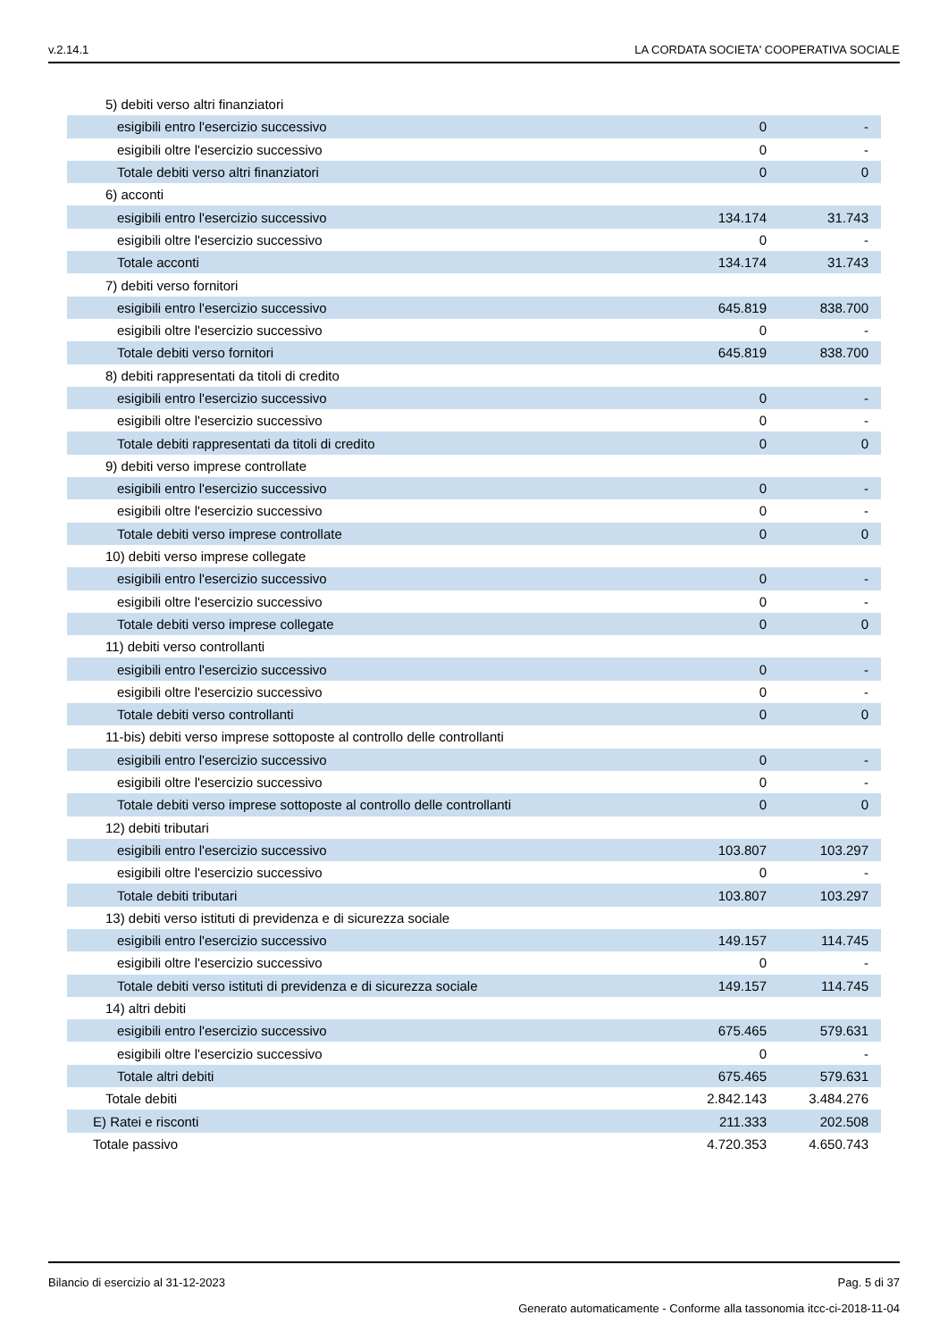v.2.14.1 LA CORDATA SOCIETA' COOPERATIVA SOCIALE
| 5) debiti verso altri finanziatori | | |
| esigibili entro l'esercizio successivo | 0 | - |
| esigibili oltre l'esercizio successivo | 0 | - |
| Totale debiti verso altri finanziatori | 0 | 0 |
| 6) acconti | | |
| esigibili entro l'esercizio successivo | 134.174 | 31.743 |
| esigibili oltre l'esercizio successivo | 0 | - |
| Totale acconti | 134.174 | 31.743 |
| 7) debiti verso fornitori | | |
| esigibili entro l'esercizio successivo | 645.819 | 838.700 |
| esigibili oltre l'esercizio successivo | 0 | - |
| Totale debiti verso fornitori | 645.819 | 838.700 |
| 8) debiti rappresentati da titoli di credito | | |
| esigibili entro l'esercizio successivo | 0 | - |
| esigibili oltre l'esercizio successivo | 0 | - |
| Totale debiti rappresentati da titoli di credito | 0 | 0 |
| 9) debiti verso imprese controllate | | |
| esigibili entro l'esercizio successivo | 0 | - |
| esigibili oltre l'esercizio successivo | 0 | - |
| Totale debiti verso imprese controllate | 0 | 0 |
| 10) debiti verso imprese collegate | | |
| esigibili entro l'esercizio successivo | 0 | - |
| esigibili oltre l'esercizio successivo | 0 | - |
| Totale debiti verso imprese collegate | 0 | 0 |
| 11) debiti verso controllanti | | |
| esigibili entro l'esercizio successivo | 0 | - |
| esigibili oltre l'esercizio successivo | 0 | - |
| Totale debiti verso controllanti | 0 | 0 |
| 11-bis) debiti verso imprese sottoposte al controllo delle controllanti | | |
| esigibili entro l'esercizio successivo | 0 | - |
| esigibili oltre l'esercizio successivo | 0 | - |
| Totale debiti verso imprese sottoposte al controllo delle controllanti | 0 | 0 |
| 12) debiti tributari | | |
| esigibili entro l'esercizio successivo | 103.807 | 103.297 |
| esigibili oltre l'esercizio successivo | 0 | - |
| Totale debiti tributari | 103.807 | 103.297 |
| 13) debiti verso istituti di previdenza e di sicurezza sociale | | |
| esigibili entro l'esercizio successivo | 149.157 | 114.745 |
| esigibili oltre l'esercizio successivo | 0 | - |
| Totale debiti verso istituti di previdenza e di sicurezza sociale | 149.157 | 114.745 |
| 14) altri debiti | | |
| esigibili entro l'esercizio successivo | 675.465 | 579.631 |
| esigibili oltre l'esercizio successivo | 0 | - |
| Totale altri debiti | 675.465 | 579.631 |
| Totale debiti | 2.842.143 | 3.484.276 |
| E) Ratei e risconti | 211.333 | 202.508 |
| Totale passivo | 4.720.353 | 4.650.743 |
Bilancio di esercizio al 31-12-2023 Pag. 5 di 37
Generato automaticamente - Conforme alla tassonomia itcc-ci-2018-11-04